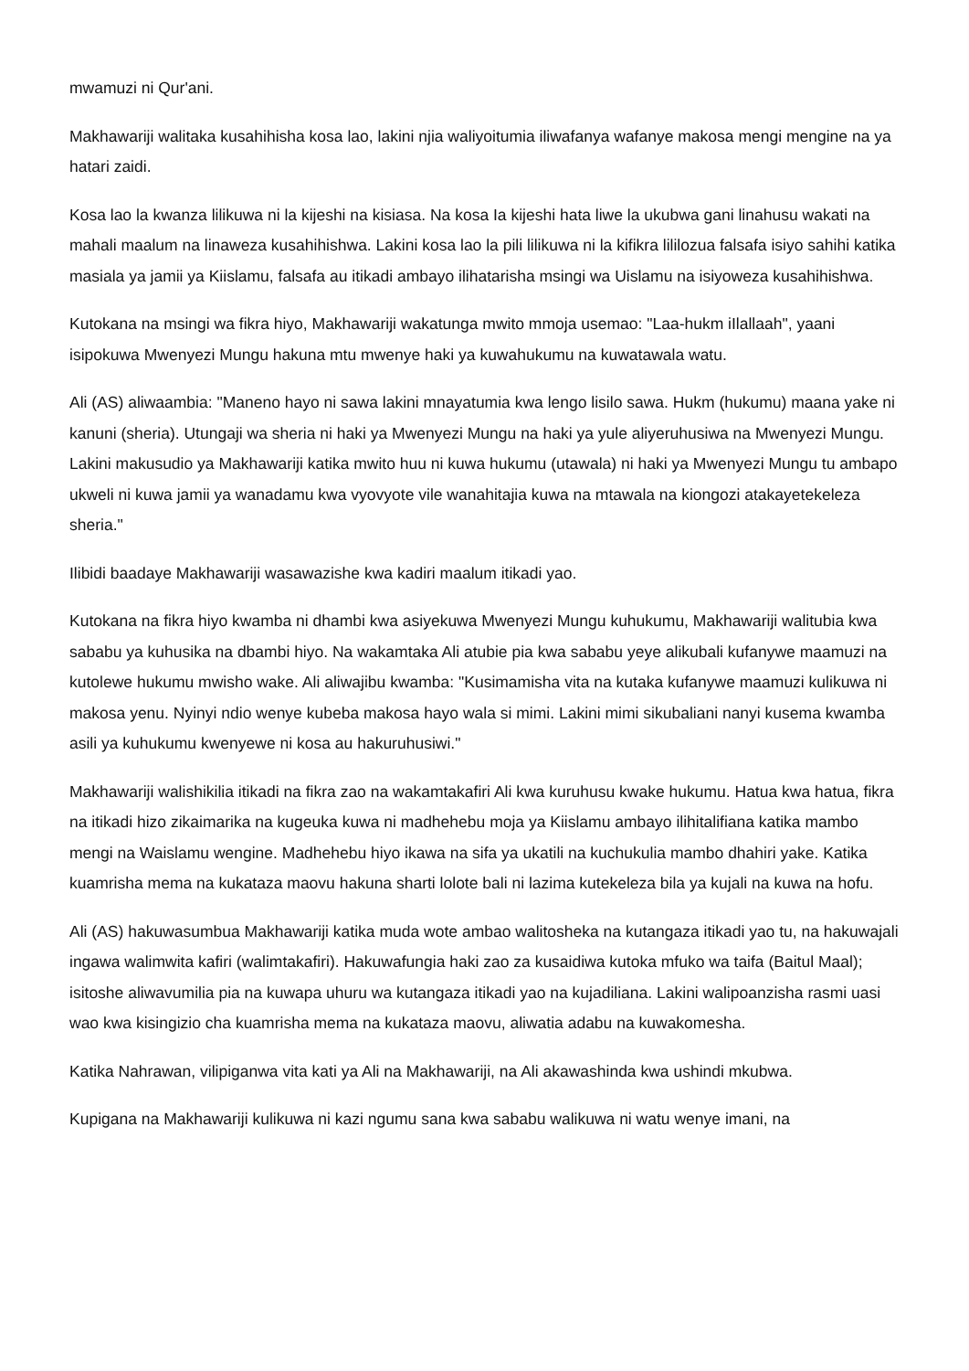mwamuzi ni Qur'ani.
Makhawariji walitaka kusahihisha kosa lao, lakini njia waliyoitumia iliwafanya wafanye makosa mengi mengine na ya hatari zaidi.
Kosa lao la kwanza lilikuwa ni la kijeshi na kisiasa. Na kosa Ia kijeshi hata liwe la ukubwa gani linahusu wakati na mahali maalum na linaweza kusahihishwa. Lakini kosa lao la pili lilikuwa ni la kifikra lililozua falsafa isiyo sahihi katika masiala ya jamii ya Kiislamu, falsafa au itikadi ambayo ilihatarisha msingi wa Uislamu na isiyoweza kusahihishwa.
Kutokana na msingi wa fikra hiyo, Makhawariji wakatunga mwito mmoja usemao: "Laa-hukm iIlallaah", yaani isipokuwa Mwenyezi Mungu hakuna mtu mwenye haki ya kuwahukumu na kuwatawala watu.
Ali (AS) aliwaambia: "Maneno hayo ni sawa lakini mnayatumia kwa lengo lisilo sawa. Hukm (hukumu) maana yake ni kanuni (sheria). Utungaji wa sheria ni haki ya Mwenyezi Mungu na haki ya yule aliyeruhusiwa na Mwenyezi Mungu. Lakini makusudio ya Makhawariji katika mwito huu ni kuwa hukumu (utawala) ni haki ya Mwenyezi Mungu tu ambapo ukweli ni kuwa jamii ya wanadamu kwa vyovyote vile wanahitajia kuwa na mtawala na kiongozi atakayetekeleza sheria."
Ilibidi baadaye Makhawariji wasawazishe kwa kadiri maalum itikadi yao.
Kutokana na fikra hiyo kwamba ni dhambi kwa asiyekuwa Mwenyezi Mungu kuhukumu, Makhawariji walitubia kwa sababu ya kuhusika na dbambi hiyo. Na wakamtaka Ali atubie pia kwa sababu yeye alikubali kufanywe maamuzi na kutolewe hukumu mwisho wake. Ali aliwajibu kwamba: "Kusimamisha vita na kutaka kufanywe maamuzi kulikuwa ni makosa yenu. Nyinyi ndio wenye kubeba makosa hayo wala si mimi. Lakini mimi sikubaliani nanyi kusema kwamba asili ya kuhukumu kwenyewe ni kosa au hakuruhusiwi."
Makhawariji walishikilia itikadi na fikra zao na wakamtakafiri Ali kwa kuruhusu kwake hukumu. Hatua kwa hatua, fikra na itikadi hizo zikaimarika na kugeuka kuwa ni madhehebu moja ya Kiislamu ambayo ilihitalifiana katika mambo mengi na Waislamu wengine. Madhehebu hiyo ikawa na sifa ya ukatili na kuchukulia mambo dhahiri yake. Katika kuamrisha mema na kukataza maovu hakuna sharti lolote bali ni lazima kutekeleza bila ya kujali na kuwa na hofu.
Ali (AS) hakuwasumbua Makhawariji katika muda wote ambao walitosheka na kutangaza itikadi yao tu, na hakuwajali ingawa walimwita kafiri (walimtakafiri). Hakuwafungia haki zao za kusaidiwa kutoka mfuko wa taifa (Baitul Maal); isitoshe aliwavumilia pia na kuwapa uhuru wa kutangaza itikadi yao na kujadiliana. Lakini walipoanzisha rasmi uasi wao kwa kisingizio cha kuamrisha mema na kukataza maovu, aliwatia adabu na kuwakomesha.
Katika Nahrawan, vilipiganwa vita kati ya Ali na Makhawariji, na Ali akawashinda kwa ushindi mkubwa.
Kupigana na Makhawariji kulikuwa ni kazi ngumu sana kwa sababu walikuwa ni watu wenye imani, na